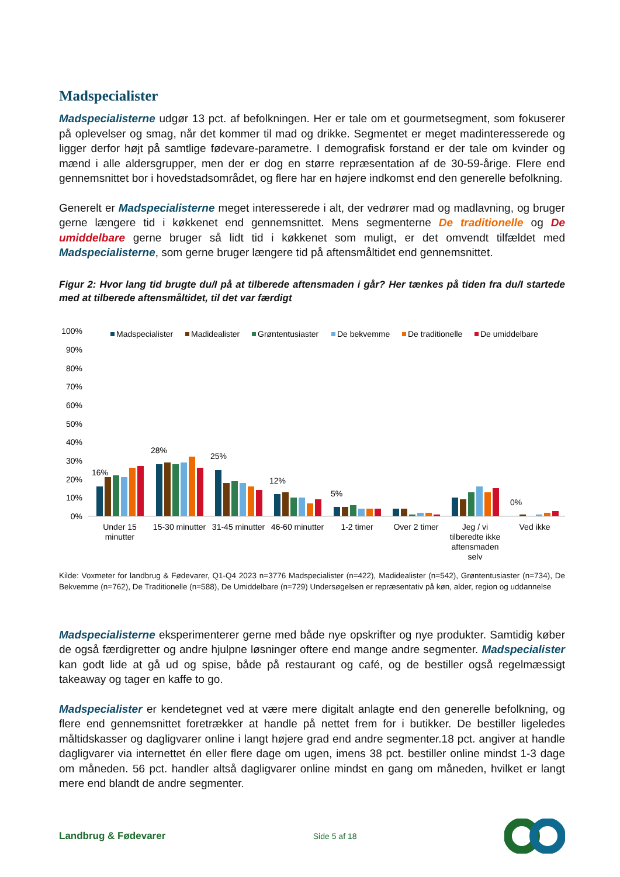Madspecialister
Madspecialisterne udgør 13 pct. af befolkningen. Her er tale om et gourmetsegment, som fokuserer på oplevelser og smag, når det kommer til mad og drikke. Segmentet er meget madinteresserede og ligger derfor højt på samtlige fødevare-parametre. I demografisk forstand er der tale om kvinder og mænd i alle aldersgrupper, men der er dog en større repræsentation af de 30-59-årige. Flere end gennemsnittet bor i hovedstadsområdet, og flere har en højere indkomst end den generelle befolkning.
Generelt er Madspecialisterne meget interesserede i alt, der vedrører mad og madlavning, og bruger gerne længere tid i køkkenet end gennemsnittet. Mens segmenterne De traditionelle og De umiddelbare gerne bruger så lidt tid i køkkenet som muligt, er det omvendt tilfældet med Madspecialisterne, som gerne bruger længere tid på aftensmåltidet end gennemsnittet.
Figur 2: Hvor lang tid brugte du/I på at tilberede aftensmaden i går? Her tænkes på tiden fra du/I startede med at tilberede aftensmåltidet, til det var færdigt
100%
90%
80%
70%
60%
50%
40%
30%
20%
10%
0%
Madspecialister
Madidealister
Grøntentusiaster
De bekvemme
De traditionelle
De umiddelbare
16%
28%
25%
12%
5%
0%
Under 15
minutter
15-30 minutter
31-45 minutter
46-60 minutter
1-2 timer
Over 2 timer
Jeg / vi
tilberedte ikke
aftensmaden
selv
Ved ikke
Kilde: Voxmeter for landbrug & Fødevarer, Q1-Q4 2023 n=3776 Madspecialister (n=422), Madidealister (n=542), Grøntentusiaster (n=734), De Bekvemme (n=762), De Traditionelle (n=588), De Umiddelbare (n=729) Undersøgelsen er repræsentativ på køn, alder, region og uddannelse
Madspecialisterne eksperimenterer gerne med både nye opskrifter og nye produkter. Samtidig køber de også færdigretter og andre hjulpne løsninger oftere end mange andre segmenter. Madspecialister kan godt lide at gå ud og spise, både på restaurant og café, og de bestiller også regelmæssigt takeaway og tager en kaffe to go.
Madspecialister er kendetegnet ved at være mere digitalt anlagte end den generelle befolkning, og flere end gennemsnittet foretrækker at handle på nettet frem for i butikker. De bestiller ligeledes måltidskasser og dagligvarer online i langt højere grad end andre segmenter.18 pct. angiver at handle dagligvarer via internettet én eller flere dage om ugen, imens 38 pct. bestiller online mindst 1-3 dage om måneden. 56 pct. handler altså dagligvarer online mindst en gang om måneden, hvilket er langt mere end blandt de andre segmenter.
Landbrug & Fødevarer
Side 5 af 18